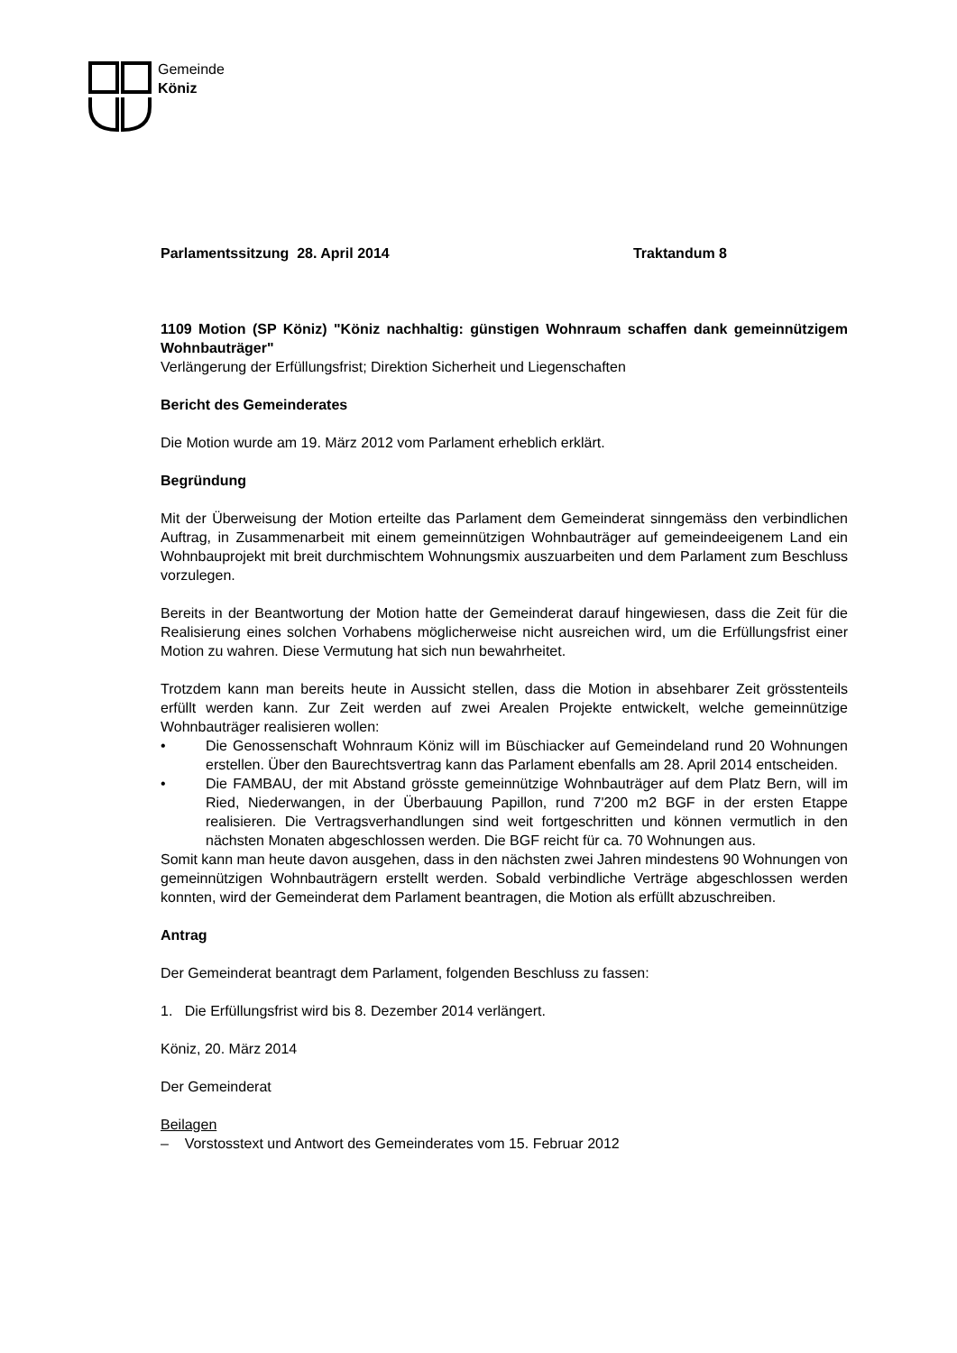Gemeinde
Köniz
Parlamentssitzung 28. April 2014 Traktandum 8
1109 Motion (SP Köniz) "Köniz nachhaltig: günstigen Wohnraum schaffen dank gemeinnützigem Wohnbauträger"
Verlängerung der Erfüllungsfrist; Direktion Sicherheit und Liegenschaften
Bericht des Gemeinderates
Die Motion wurde am 19. März 2012 vom Parlament erheblich erklärt.
Begründung
Mit der Überweisung der Motion erteilte das Parlament dem Gemeinderat sinngemäss den verbindlichen Auftrag, in Zusammenarbeit mit einem gemeinnützigen Wohnbauträger auf gemeindeeigenem Land ein Wohnbauprojekt mit breit durchmischtem Wohnungsmix auszuarbeiten und dem Parlament zum Beschluss vorzulegen.
Bereits in der Beantwortung der Motion hatte der Gemeinderat darauf hingewiesen, dass die Zeit für die Realisierung eines solchen Vorhabens möglicherweise nicht ausreichen wird, um die Erfüllungsfrist einer Motion zu wahren. Diese Vermutung hat sich nun bewahrheitet.
Trotzdem kann man bereits heute in Aussicht stellen, dass die Motion in absehbarer Zeit grösstenteils erfüllt werden kann. Zur Zeit werden auf zwei Arealen Projekte entwickelt, welche gemeinnützige Wohnbauträger realisieren wollen:
• Die Genossenschaft Wohnraum Köniz will im Büschiacker auf Gemeindeland rund 20 Wohnungen erstellen. Über den Baurechtsvertrag kann das Parlament ebenfalls am 28. April 2014 entscheiden.
• Die FAMBAU, der mit Abstand grösste gemeinnützige Wohnbauträger auf dem Platz Bern, will im Ried, Niederwangen, in der Überbauung Papillon, rund 7'200 m2 BGF in der ersten Etappe realisieren. Die Vertragsverhandlungen sind weit fortgeschritten und können vermutlich in den nächsten Monaten abgeschlossen werden. Die BGF reicht für ca. 70 Wohnungen aus.
Somit kann man heute davon ausgehen, dass in den nächsten zwei Jahren mindestens 90 Wohnungen von gemeinnützigen Wohnbauträgern erstellt werden. Sobald verbindliche Verträge abgeschlossen werden konnten, wird der Gemeinderat dem Parlament beantragen, die Motion als erfüllt abzuschreiben.
Antrag
Der Gemeinderat beantragt dem Parlament, folgenden Beschluss zu fassen:
1. Die Erfüllungsfrist wird bis 8. Dezember 2014 verlängert.
Köniz, 20. März 2014
Der Gemeinderat
Beilagen
– Vorstosstext und Antwort des Gemeinderates vom 15. Februar 2012